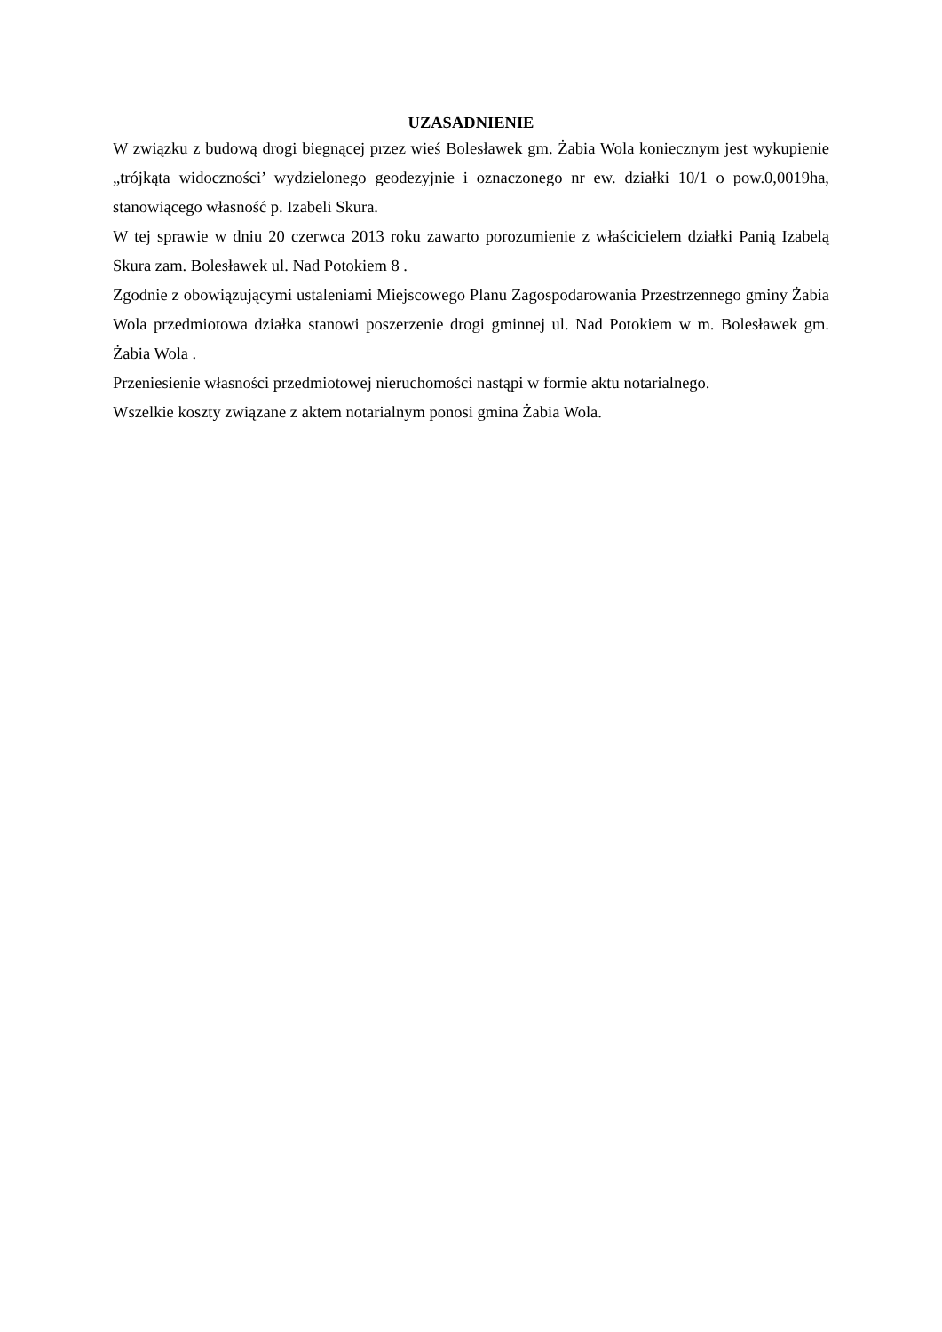UZASADNIENIE
W związku z budową drogi biegnącej przez wieś Bolesławek gm. Żabia Wola koniecznym jest wykupienie „trójkąta widoczności’ wydzielonego geodezyjnie i oznaczonego nr ew. działki 10/1 o pow.0,0019ha, stanowiącego własność p. Izabeli Skura.
W tej sprawie w dniu 20 czerwca 2013 roku zawarto porozumienie z właścicielem działki Panią Izabelą Skura zam. Bolesławek ul. Nad Potokiem 8 .
Zgodnie z obowiązującymi ustaleniami Miejscowego Planu Zagospodarowania Przestrzennego gminy Żabia Wola przedmiotowa działka stanowi poszerzenie drogi gminnej ul. Nad Potokiem w m. Bolesławek gm. Żabia Wola .
Przeniesienie własności przedmiotowej nieruchomości nastąpi w formie aktu notarialnego.
Wszelkie koszty związane z aktem notarialnym ponosi gmina Żabia Wola.